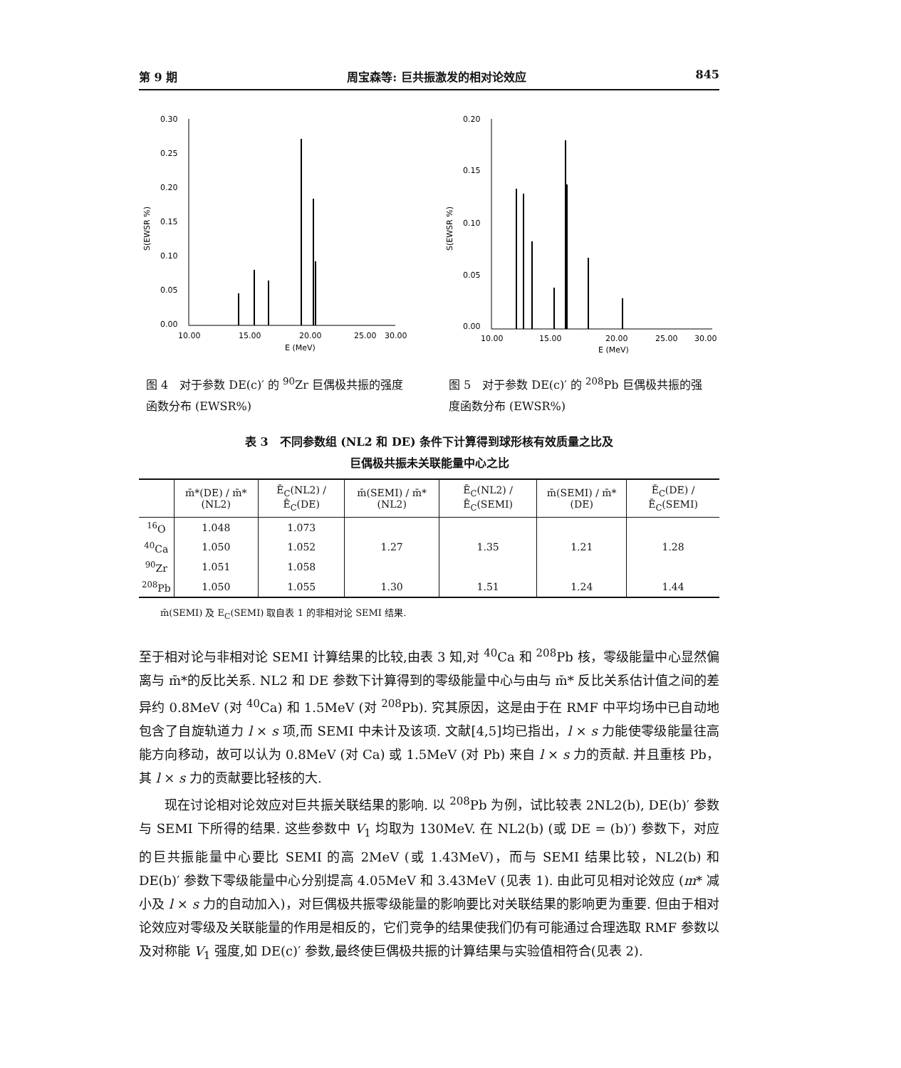第 9 期 周宝森等: 巨共振激发的相对论效应 845
S(EWSR %)
0.30
0.25
0.20
0.15
0.10
0.05
0.00
10.00
15.00
20.00
25.00
30.00
E (MeV)
图 4　对于参数 DE(c)′ 的 <sup>90</sup>Zr 巨偶极共振的强度函数分布 (EWSR%)
S(EWSR %)
0.20
0.15
0.10
0.05
0.00
10.00
15.00
20.00
25.00
30.00
E (MeV)
图 5　对于参数 DE(c)′ 的 <sup>208</sup>Pb 巨偶极共振的强度函数分布 (EWSR%)
表 3　不同参数组 (NL2 和 DE) 条件下计算得到球形核有效质量之比及
巨偶极共振未关联能量中心之比
| | m̄*(DE) / m̄*(NL2) | Ē<sub>C</sub>(NL2) / Ē<sub>C</sub>(DE) | m̄(SEMI) / m̄*(NL2) | Ē<sub>C</sub>(NL2) / Ē<sub>C</sub>(SEMI) | m̄(SEMI) / m̄*(DE) | Ē<sub>C</sub>(DE) / Ē<sub>C</sub>(SEMI) |
| --- | --- | --- | --- | --- | --- | --- |
| <sup>16</sup>O | 1.048 | 1.073 | | | | |
| <sup>40</sup>Ca | 1.050 | 1.052 | 1.27 | 1.35 | 1.21 | 1.28 |
| <sup>90</sup>Zr | 1.051 | 1.058 | | | | |
| <sup>208</sup>Pb | 1.050 | 1.055 | 1.30 | 1.51 | 1.24 | 1.44 |
m̄(SEMI) 及 E<sub>C</sub>(SEMI) 取自表 1 的非相对论 SEMI 结果.
至于相对论与非相对论 SEMI 计算结果的比较,由表 3 知,对 <sup>40</sup>Ca 和 <sup>208</sup>Pb 核，零级能量中心显然偏离与 m̄*的反比关系. NL2 和 DE 参数下计算得到的零级能量中心与由与 m̄* 反比关系估计值之间的差异约 0.8MeV (对 <sup>40</sup>Ca) 和 1.5MeV (对 <sup>208</sup>Pb). 究其原因，这是由于在 RMF 中平均场中已自动地包含了自旋轨道力 l × s 项,而 SEMI 中未计及该项. 文献[4,5]均已指出，l × s 力能使零级能量往高能方向移动，故可以认为 0.8MeV (对 Ca) 或 1.5MeV (对 Pb) 来自 l × s 力的贡献. 并且重核 Pb，其 l × s 力的贡献要比轻核的大.
现在讨论相对论效应对巨共振关联结果的影响. 以 <sup>208</sup>Pb 为例，试比较表 2NL2(b), DE(b)′ 参数与 SEMI 下所得的结果. 这些参数中 V<sub>1</sub> 均取为 130MeV. 在 NL2(b) (或 DE = (b)′) 参数下，对应的巨共振能量中心要比 SEMI 的高 2MeV (或 1.43MeV)，而与 SEMI 结果比较，NL2(b) 和 DE(b)′ 参数下零级能量中心分别提高 4.05MeV 和 3.43MeV (见表 1). 由此可见相对论效应 (m* 减小及 l × s 力的自动加入)，对巨偶极共振零级能量的影响要比对关联结果的影响更为重要. 但由于相对论效应对零级及关联能量的作用是相反的，它们竞争的结果使我们仍有可能通过合理选取 RMF 参数以及对称能 V<sub>1</sub> 强度,如 DE(c)′ 参数,最终使巨偶极共振的计算结果与实验值相符合(见表 2).